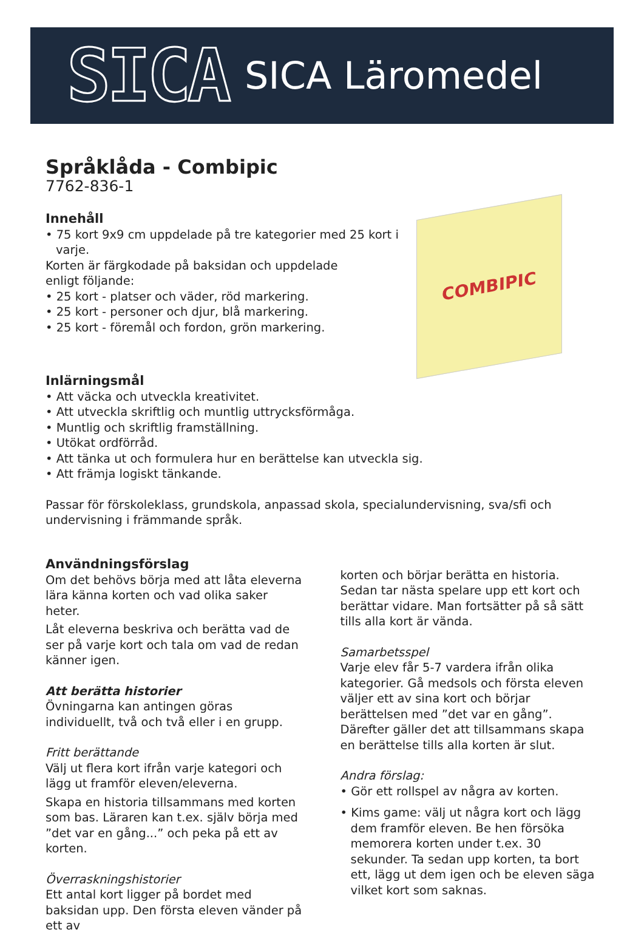SICA
SICA Läromedel
Språklåda - Combipic
7762-836-1
Innehåll
• 75 kort 9x9 cm uppdelade på tre kategorier med 25 kort i varje.
Korten är färgkodade på baksidan och uppdelade
enligt följande:
• 25 kort - platser och väder, röd markering.
• 25 kort - personer och djur, blå markering.
• 25 kort - föremål och fordon, grön markering.
COMBIPIC
Inlärningsmål
• Att väcka och utveckla kreativitet.
• Att utveckla skriftlig och muntlig uttrycksförmåga.
• Muntlig och skriftlig framställning.
• Utökat ordförråd.
• Att tänka ut och formulera hur en berättelse kan utveckla sig.
• Att främja logiskt tänkande.
Passar för förskoleklass, grundskola, anpassad skola, specialundervisning, sva/sfi och undervisning i främmande språk.
Användningsförslag
Om det behövs börja med att låta eleverna lära känna korten och vad olika saker heter.
Låt eleverna beskriva och berätta vad de ser på varje kort och tala om vad de redan känner igen.
Att berätta historier
Övningarna kan antingen göras individuellt, två och två eller i en grupp.
Fritt berättande
Välj ut flera kort ifrån varje kategori och lägg ut framför eleven/eleverna.
Skapa en historia tillsammans med korten som bas. Läraren kan t.ex. själv börja med ”det var en gång...” och peka på ett av korten.
Överraskningshistorier
Ett antal kort ligger på bordet med baksidan upp. Den första eleven vänder på ett av
korten och börjar berätta en historia. Sedan tar nästa spelare upp ett kort och berättar vidare. Man fortsätter på så sätt tills alla kort är vända.
Samarbetsspel
Varje elev får 5-7 vardera ifrån olika kategorier. Gå medsols och första eleven väljer ett av sina kort och börjar berättelsen med ”det var en gång”. Därefter gäller det att tillsammans skapa en berättelse tills alla korten är slut.
Andra förslag:
• Gör ett rollspel av några av korten.
• Kims game: välj ut några kort och lägg dem framför eleven. Be hen försöka memorera korten under t.ex. 30 sekunder. Ta sedan upp korten, ta bort ett, lägg ut dem igen och be eleven säga vilket kort som saknas.